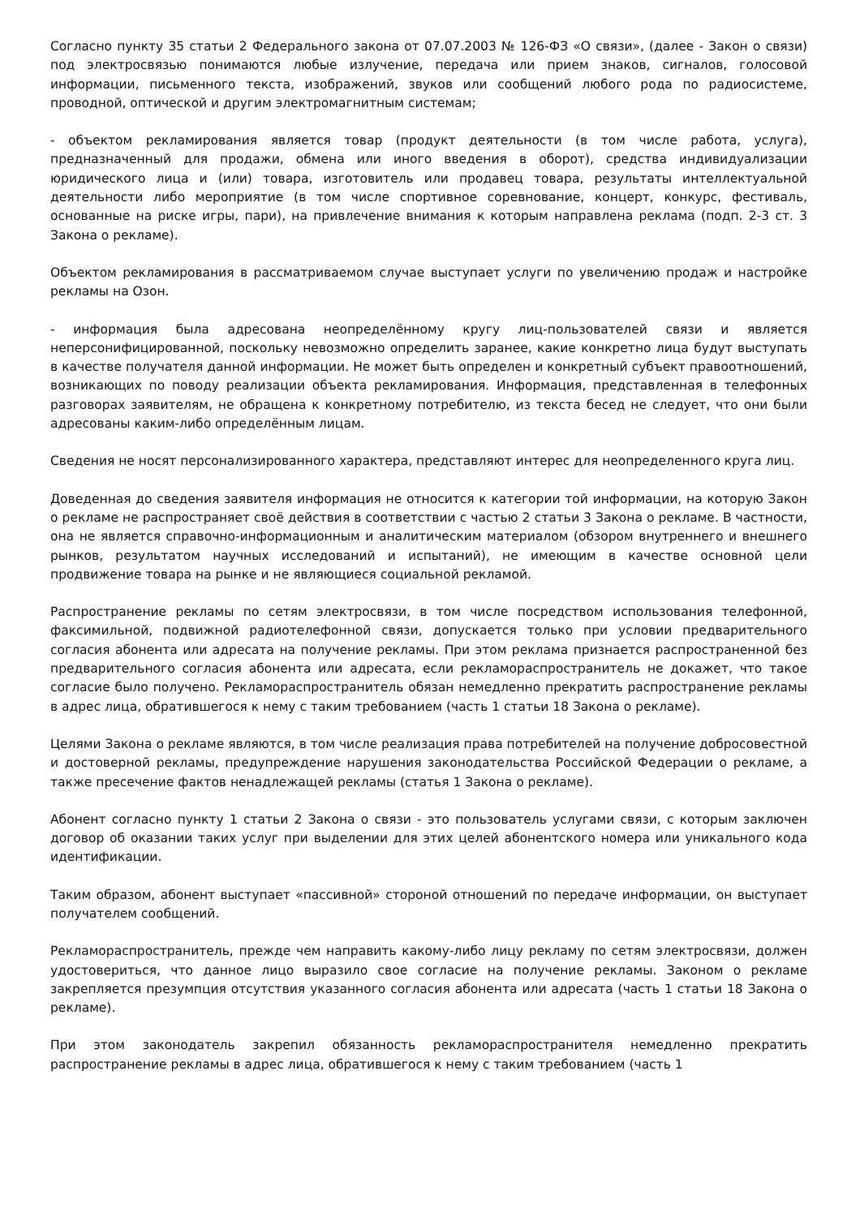Согласно пункту 35 статьи 2 Федерального закона от 07.07.2003 № 126-ФЗ «О связи», (далее - Закон о связи) под электросвязью понимаются любые излучение, передача или прием знаков, сигналов, голосовой информации, письменного текста, изображений, звуков или сообщений любого рода по радиосистеме, проводной, оптической и другим электромагнитным системам;
- объектом рекламирования является товар (продукт деятельности (в том числе работа, услуга), предназначенный для продажи, обмена или иного введения в оборот), средства индивидуализации юридического лица и (или) товара, изготовитель или продавец товара, результаты интеллектуальной деятельности либо мероприятие (в том числе спортивное соревнование, концерт, конкурс, фестиваль, основанные на риске игры, пари), на привлечение внимания к которым направлена реклама (подп. 2-3 ст. 3 Закона о рекламе).
Объектом рекламирования в рассматриваемом случае выступает услуги по увеличению продаж и настройке рекламы на Озон.
- информация была адресована неопределённому кругу лиц-пользователей связи и является неперсонифицированной, поскольку невозможно определить заранее, какие конкретно лица будут выступать в качестве получателя данной информации. Не может быть определен и конкретный субъект правоотношений, возникающих по поводу реализации объекта рекламирования. Информация, представленная в телефонных разговорах заявителям, не обращена к конкретному потребителю, из текста бесед не следует, что они были адресованы каким-либо определённым лицам.
Сведения не носят персонализированного характера, представляют интерес для неопределенного круга лиц.
Доведенная до сведения заявителя информация не относится к категории той информации, на которую Закон о рекламе не распространяет своё действия в соответствии с частью 2 статьи 3 Закона о рекламе. В частности, она не является справочно-информационным и аналитическим материалом (обзором внутреннего и внешнего рынков, результатом научных исследований и испытаний), не имеющим в качестве основной цели продвижение товара на рынке и не являющиеся социальной рекламой.
Распространение рекламы по сетям электросвязи, в том числе посредством использования телефонной, факсимильной, подвижной радиотелефонной связи, допускается только при условии предварительного согласия абонента или адресата на получение рекламы. При этом реклама признается распространенной без предварительного согласия абонента или адресата, если рекламораспространитель не докажет, что такое согласие было получено. Рекламораспространитель обязан немедленно прекратить распространение рекламы в адрес лица, обратившегося к нему с таким требованием (часть 1 статьи 18 Закона о рекламе).
Целями Закона о рекламе являются, в том числе реализация права потребителей на получение добросовестной и достоверной рекламы, предупреждение нарушения законодательства Российской Федерации о рекламе, а также пресечение фактов ненадлежащей рекламы (статья 1 Закона о рекламе).
Абонент согласно пункту 1 статьи 2 Закона о связи - это пользователь услугами связи, с которым заключен договор об оказании таких услуг при выделении для этих целей абонентского номера или уникального кода идентификации.
Таким образом, абонент выступает «пассивной» стороной отношений по передаче информации, он выступает получателем сообщений.
Рекламораспространитель, прежде чем направить какому-либо лицу рекламу по сетям электросвязи, должен удостовериться, что данное лицо выразило свое согласие на получение рекламы. Законом о рекламе закрепляется презумпция отсутствия указанного согласия абонента или адресата (часть 1 статьи 18 Закона о рекламе).
При этом законодатель закрепил обязанность рекламораспространителя немедленно прекратить распространение рекламы в адрес лица, обратившегося к нему с таким требованием (часть 1